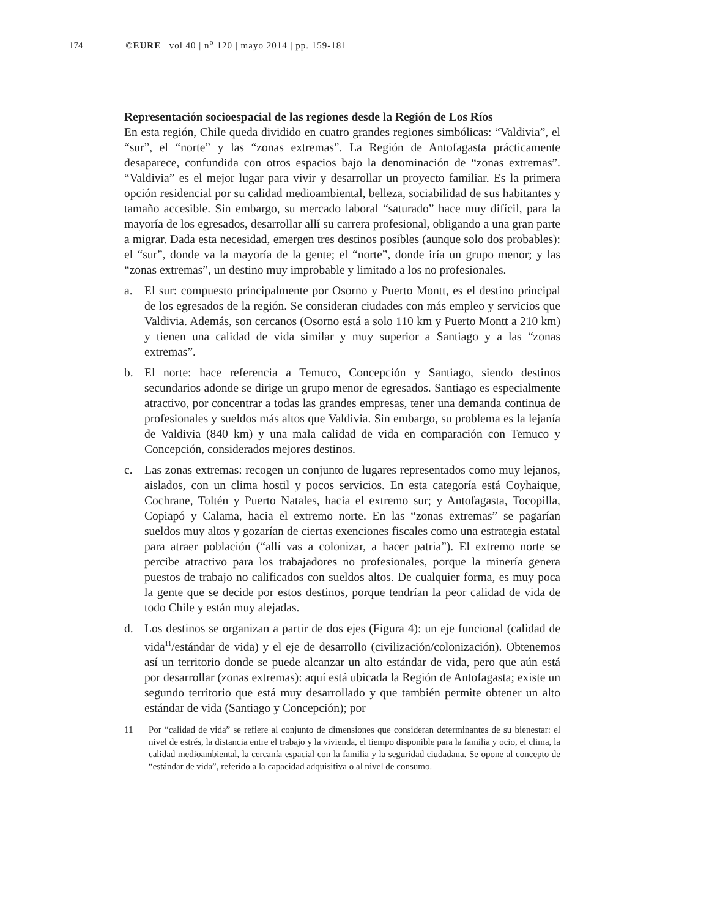174 ©EURE | vol 40 | n<sup>o</sup> 120 | mayo 2014 | pp. 159-181
Representación socioespacial de las regiones desde la Región de Los Ríos
En esta región, Chile queda dividido en cuatro grandes regiones simbólicas: “Valdivia”, el “sur”, el “norte” y las “zonas extremas”. La Región de Antofagasta prácticamente desaparece, confundida con otros espacios bajo la denominación de “zonas extremas”. “Valdivia” es el mejor lugar para vivir y desarrollar un proyecto familiar. Es la primera opción residencial por su calidad medioambiental, belleza, sociabilidad de sus habitantes y tamaño accesible. Sin embargo, su mercado laboral “saturado” hace muy difícil, para la mayoría de los egresados, desarrollar allí su carrera profesional, obligando a una gran parte a migrar. Dada esta necesidad, emergen tres destinos posibles (aunque solo dos probables): el “sur”, donde va la mayoría de la gente; el “norte”, donde iría un grupo menor; y las “zonas extremas”, un destino muy improbable y limitado a los no profesionales.
a. El sur: compuesto principalmente por Osorno y Puerto Montt, es el destino principal de los egresados de la región. Se consideran ciudades con más empleo y servicios que Valdivia. Además, son cercanos (Osorno está a solo 110 km y Puerto Montt a 210 km) y tienen una calidad de vida similar y muy superior a Santiago y a las “zonas extremas”.
b. El norte: hace referencia a Temuco, Concepción y Santiago, siendo destinos secundarios adonde se dirige un grupo menor de egresados. Santiago es especialmente atractivo, por concentrar a todas las grandes empresas, tener una demanda continua de profesionales y sueldos más altos que Valdivia. Sin embargo, su problema es la lejanía de Valdivia (840 km) y una mala calidad de vida en comparación con Temuco y Concepción, considerados mejores destinos.
c. Las zonas extremas: recogen un conjunto de lugares representados como muy lejanos, aislados, con un clima hostil y pocos servicios. En esta categoría está Coyhaique, Cochrane, Toltén y Puerto Natales, hacia el extremo sur; y Antofagasta, Tocopilla, Copiapó y Calama, hacia el extremo norte. En las “zonas extremas” se pagarían sueldos muy altos y gozarían de ciertas exenciones fiscales como una estrategia estatal para atraer población (“allí vas a colonizar, a hacer patria”). El extremo norte se percibe atractivo para los trabajadores no profesionales, porque la minería genera puestos de trabajo no calificados con sueldos altos. De cualquier forma, es muy poca la gente que se decide por estos destinos, porque tendrían la peor calidad de vida de todo Chile y están muy alejadas.
d. Los destinos se organizan a partir de dos ejes (Figura 4): un eje funcional (calidad de vida<sup>11</sup>/estándar de vida) y el eje de desarrollo (civilización/colonización). Obtenemos así un territorio donde se puede alcanzar un alto estándar de vida, pero que aún está por desarrollar (zonas extremas): aquí está ubicada la Región de Antofagasta; existe un segundo territorio que está muy desarrollado y que también permite obtener un alto estándar de vida (Santiago y Concepción); por
11 Por “calidad de vida” se refiere al conjunto de dimensiones que consideran determinantes de su bienestar: el nivel de estrés, la distancia entre el trabajo y la vivienda, el tiempo disponible para la familia y ocio, el clima, la calidad medioambiental, la cercanía espacial con la familia y la seguridad ciudadana. Se opone al concepto de “estándar de vida”, referido a la capacidad adquisitiva o al nivel de consumo.